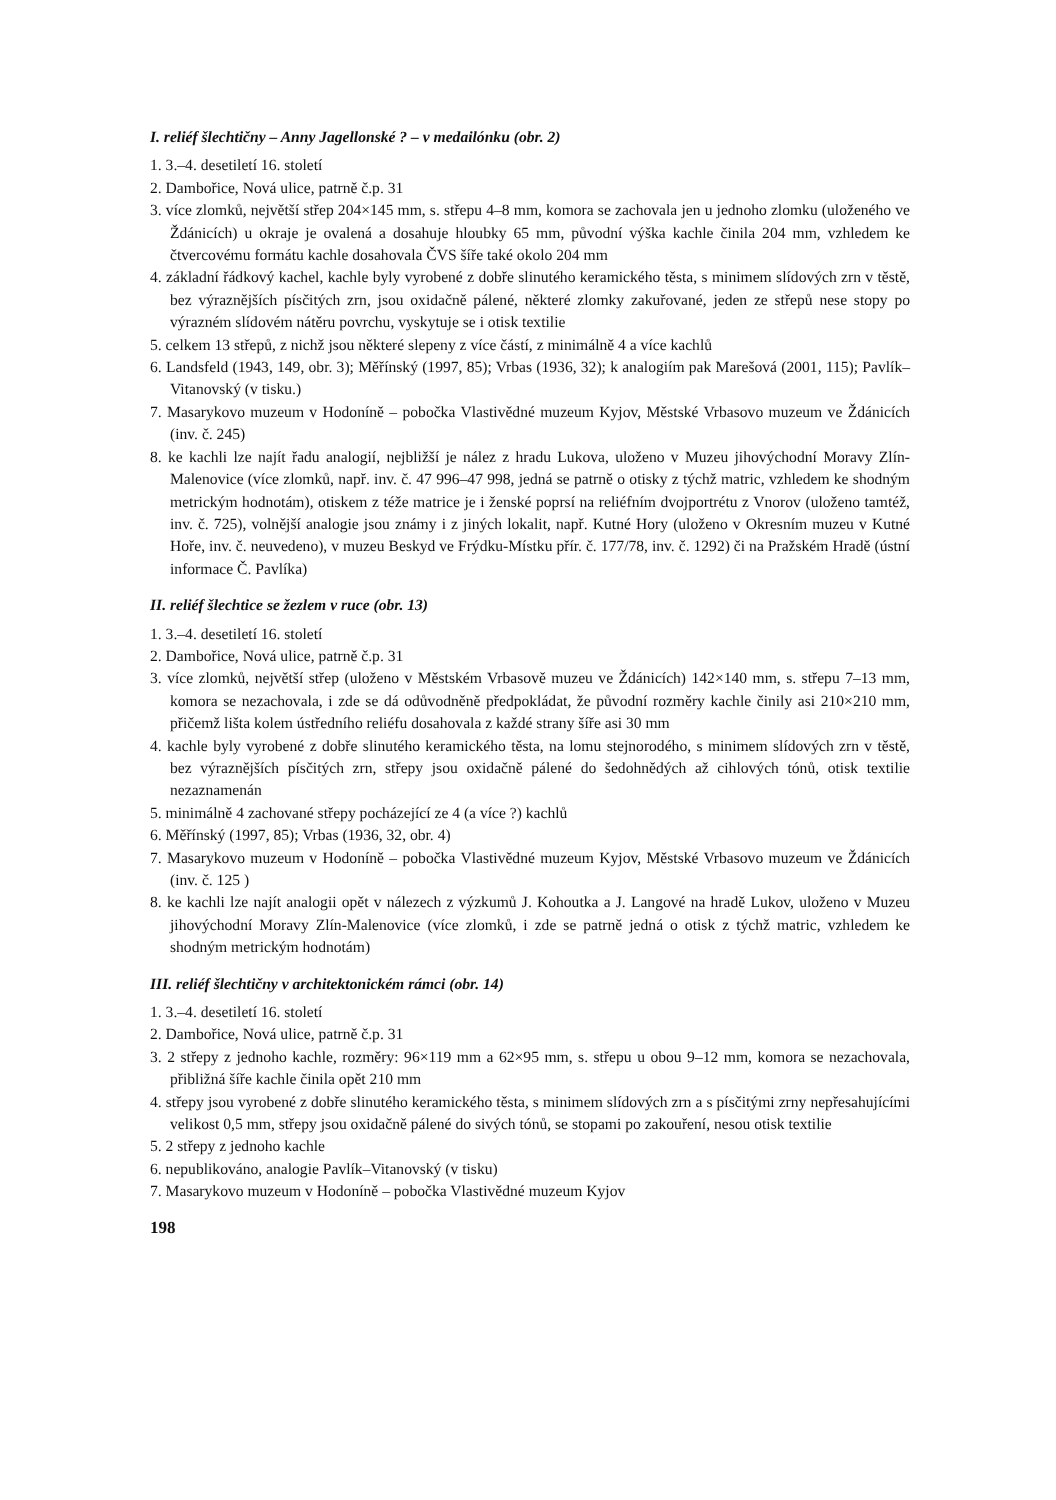I. reliéf šlechtičny – Anny Jagellonské ? – v medailónku (obr. 2)
1. 3.–4. desetiletí 16. století
2. Dambořice, Nová ulice, patrně č.p. 31
3. více zlomků, největší střep 204×145 mm, s. střepu 4–8 mm, komora se zachovala jen u jednoho zlomku (uloženého ve Ždánicích) u okraje je ovalená a dosahuje hloubky 65 mm, původní výška kachle činila 204 mm, vzhledem ke čtvercovému formátu kachle dosahovala ČVS šíře také okolo 204 mm
4. základní řádkový kachel, kachle byly vyrobené z dobře slinutého keramického těsta, s minimem slídových zrn v těstě, bez výraznějších písčitých zrn, jsou oxidačně pálené, některé zlomky zakuřované, jeden ze střepů nese stopy po výrazném slídovém nátěru povrchu, vyskytuje se i otisk textilie
5. celkem 13 střepů, z nichž jsou některé slepeny z více částí, z minimálně 4 a více kachlů
6. Landsfeld (1943, 149, obr. 3); Měřínský (1997, 85); Vrbas (1936, 32); k analogiím pak Marešová (2001, 115); Pavlík–Vitanovský (v tisku.)
7. Masarykovo muzeum v Hodoníně – pobočka Vlastivědné muzeum Kyjov, Městské Vrbasovo muzeum ve Ždánicích (inv. č. 245)
8. ke kachli lze najít řadu analogií, nejbližší je nález z hradu Lukova, uloženo v Muzeu jihovýchodní Moravy Zlín-Malenovice (více zlomků, např. inv. č. 47 996–47 998, jedná se patrně o otisky z týchž matric, vzhledem ke shodným metrickým hodnotám), otiskem z téže matrice je i ženské poprsí na reliéfním dvojportrétu z Vnorov (uloženo tamtéž, inv. č. 725), volnější analogie jsou známy i z jiných lokalit, např. Kutné Hory (uloženo v Okresním muzeu v Kutné Hoře, inv. č. neuvedeno), v muzeu Beskyd ve Frýdku-Místku přír. č. 177/78, inv. č. 1292) či na Pražském Hradě (ústní informace Č. Pavlíka)
II. reliéf šlechtice se žezlem v ruce (obr. 13)
1. 3.–4. desetiletí 16. století
2. Dambořice, Nová ulice, patrně č.p. 31
3. více zlomků, největší střep (uloženo v Městském Vrbasově muzeu ve Ždánicích) 142×140 mm, s. střepu 7–13 mm, komora se nezachovala, i zde se dá odůvodněně předpokládat, že původní rozměry kachle činily asi 210×210 mm, přičemž lišta kolem ústředního reliéfu dosahovala z každé strany šíře asi 30 mm
4. kachle byly vyrobené z dobře slinutého keramického těsta, na lomu stejnorodého, s minimem slídových zrn v těstě, bez výraznějších písčitých zrn, střepy jsou oxidačně pálené do šedohnědých až cihlových tónů, otisk textilie nezaznamenán
5. minimálně 4 zachované střepy pocházející ze 4 (a více ?) kachlů
6. Měřínský (1997, 85); Vrbas (1936, 32, obr. 4)
7. Masarykovo muzeum v Hodoníně – pobočka Vlastivědné muzeum Kyjov, Městské Vrbasovo muzeum ve Ždánicích (inv. č. 125 )
8. ke kachli lze najít analogii opět v nálezech z výzkumů J. Kohoutka a J. Langové na hradě Lukov, uloženo v Muzeu jihovýchodní Moravy Zlín-Malenovice (více zlomků, i zde se patrně jedná o otisk z týchž matric, vzhledem ke shodným metrickým hodnotám)
III. reliéf šlechtičny v architektonickém rámci (obr. 14)
1. 3.–4. desetiletí 16. století
2. Dambořice, Nová ulice, patrně č.p. 31
3. 2 střepy z jednoho kachle, rozměry: 96×119 mm a 62×95 mm, s. střepu u obou 9–12 mm, komora se nezachovala, přibližná šíře kachle činila opět 210 mm
4. střepy jsou vyrobené z dobře slinutého keramického těsta, s minimem slídových zrn a s písčitými zrny nepřesahujícími velikost 0,5 mm, střepy jsou oxidačně pálené do sivých tónů, se stopami po zakouření, nesou otisk textilie
5. 2 střepy z jednoho kachle
6. nepublikováno, analogie Pavlík–Vitanovský (v tisku)
7. Masarykovo muzeum v Hodoníně – pobočka Vlastivědné muzeum Kyjov
198